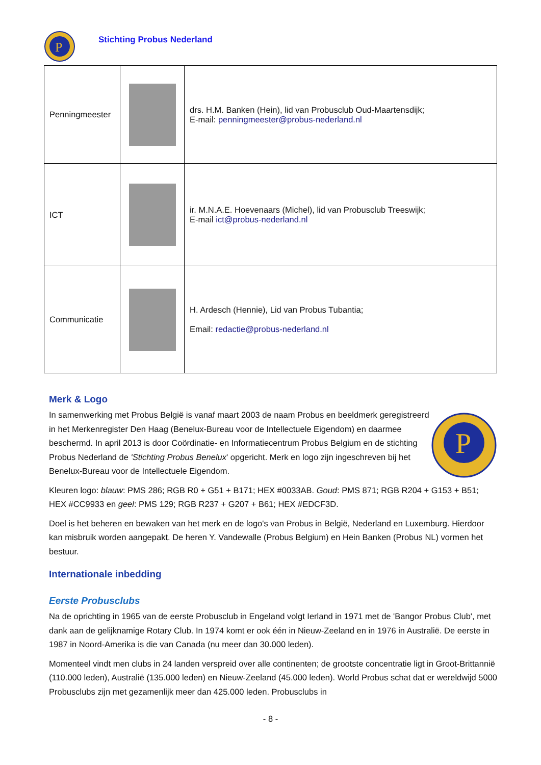P
Stichting Probus Nederland
| Penningmeester | | drs. H.M. Banken (Hein), lid van Probusclub Oud-Maartensdijk; E-mail: penningmeester@probus-nederland.nl |
| ICT | | ir. M.N.A.E. Hoevenaars (Michel), lid van Probusclub Treeswijk; E-mail ict@probus-nederland.nl |
| Communicatie | | H. Ardesch (Hennie), Lid van Probus Tubantia; Email: redactie@probus-nederland.nl |
Merk & Logo
In samenwerking met Probus België is vanaf maart 2003 de naam Probus en beeldmerk geregistreerd in het Merkenregister Den Haag (Benelux-Bureau voor de Intellectuele Eigendom) en daarmee beschermd. In april 2013 is door Coördinatie- en Informatiecentrum Probus Belgium en de stichting Probus Nederland de 'Stichting Probus Benelux' opgericht. Merk en logo zijn ingeschreven bij het Benelux-Bureau voor de Intellectuele Eigendom.
P
Kleuren logo: blauw: PMS 286; RGB R0 + G51 + B171; HEX #0033AB. Goud: PMS 871; RGB R204 + G153 + B51; HEX #CC9933 en geel: PMS 129; RGB R237 + G207 + B61; HEX #EDCF3D.
Doel is het beheren en bewaken van het merk en de logo's van Probus in België, Nederland en Luxemburg. Hierdoor kan misbruik worden aangepakt. De heren Y. Vandewalle (Probus Belgium) en Hein Banken (Probus NL) vormen het bestuur.
Internationale inbedding
Eerste Probusclubs
Na de oprichting in 1965 van de eerste Probusclub in Engeland volgt Ierland in 1971 met de 'Bangor Probus Club', met dank aan de gelijknamige Rotary Club. In 1974 komt er ook één in Nieuw-Zeeland en in 1976 in Australië. De eerste in 1987 in Noord-Amerika is die van Canada (nu meer dan 30.000 leden).
Momenteel vindt men clubs in 24 landen verspreid over alle continenten; de grootste concentratie ligt in Groot-Brittannië (110.000 leden), Australië (135.000 leden) en Nieuw-Zeeland (45.000 leden). World Probus schat dat er wereldwijd 5000 Probusclubs zijn met gezamenlijk meer dan 425.000 leden. Probusclubs in
- 8 -